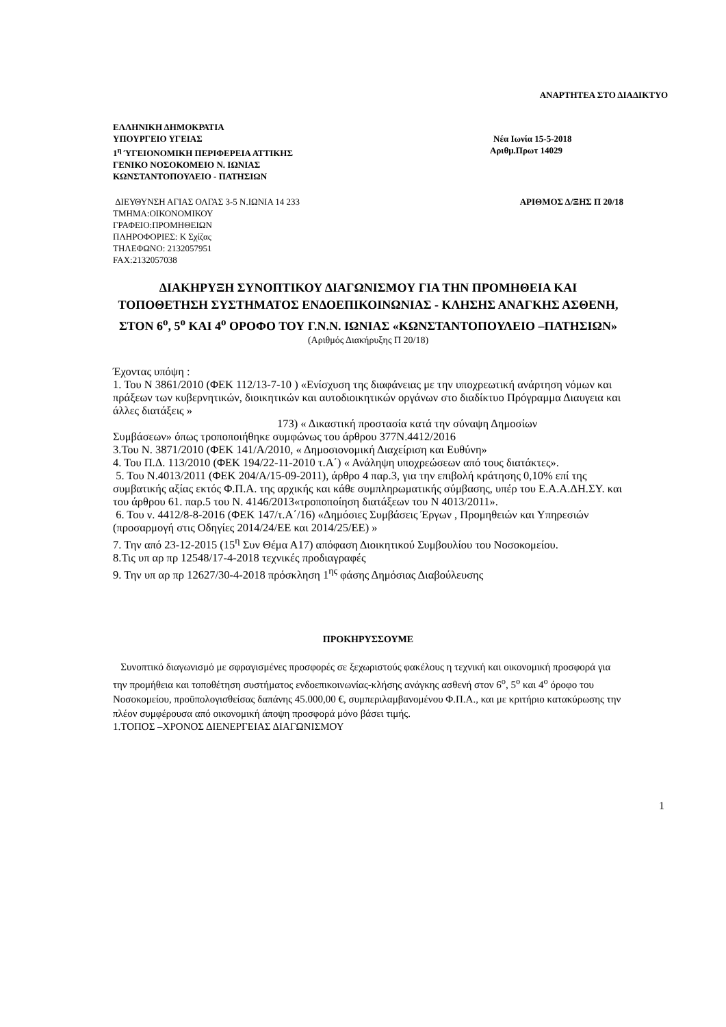ΑΝΑΡΤΗΤΕΑ ΣΤΟ ΔΙΑΔΙΚΤΥΟ
ΕΛΛΗΝΙΚΗ ΔΗΜΟΚΡΑΤΙΑ
ΥΠΟΥΡΓΕΙΟ ΥΓΕΙΑΣ Νέα Ιωνία 15-5-2018
1<sup>η</sup> ΎΓΕΙΟΝΟΜΙΚΗ ΠΕΡΙΦΕΡΕΙΑ ΑΤΤΙΚΗΣ Αριθμ.Πρωτ 14029
ΓΕΝΙΚΟ ΝΟΣΟΚΟΜΕΙΟ Ν. ΙΩΝΙΑΣ
ΚΩΝΣΤΑΝΤΟΠΟΥΛΕΙΟ - ΠΑΤΗΣΙΩΝ
ΔΙΕΥΘΥΝΣΗ ΑΓΙΑΣ ΟΛΓΑΣ 3-5 Ν.ΙΩΝΙΑ 14 233 ΑΡΙΘΜΟΣ Δ/ΞΗΣ Π 20/18
ΤΜΗΜΑ:ΟΙΚΟΝΟΜΙΚΟΥ
ΓΡΑΦΕΙΟ:ΠΡΟΜΗΘΕΙΩΝ
ΠΛΗΡΟΦΟΡΙΕΣ: Κ Σχίζας
ΤΗΛΕΦΩΝΟ: 2132057951
FAX:2132057038
ΔΙΑΚΗΡΥΞΗ ΣΥΝΟΠΤΙΚΟΥ ΔΙΑΓΩΝΙΣΜΟΥ ΓΙΑ ΤΗΝ ΠΡΟΜΗΘΕΙΑ ΚΑΙ ΤΟΠΟΘΕΤΗΣΗ ΣΥΣΤΗΜΑΤΟΣ ΕΝΔΟΕΠΙΚΟΙΝΩΝΙΑΣ - ΚΛΗΣΗΣ ΑΝΑΓΚΗΣ ΑΣΘΕΝΗ, ΣΤΟΝ 6<sup>ο</sup>, 5<sup>ο</sup> ΚΑΙ 4<sup>ο</sup> ΟΡΟΦΟ ΤΟΥ Γ.Ν.Ν. ΙΩΝΙΑΣ «ΚΩΝΣΤΑΝΤΟΠΟΥΛΕΙΟ –ΠΑΤΗΣΙΩΝ»
(Αριθμός Διακήρυξης Π 20/18)
Έχοντας υπόψη :
1. Του Ν 3861/2010 (ΦΕΚ 112/13-7-10 ) «Ενίσχυση της διαφάνειας με την υποχρεωτική ανάρτηση νόμων και πράξεων των κυβερνητικών, διοικητικών και αυτοδιοικητικών οργάνων στο διαδίκτυο Πρόγραμμα Διαυγεια και άλλες διατάξεις »
173) « Δικαστική προστασία κατά την σύναψη Δημοσίων
Συμβάσεων» όπως τροποποιήθηκε συμφώνως του άρθρου 377Ν.4412/2016
3.Του Ν. 3871/2010 (ΦΕΚ 141/Α/2010, « Δημοσιονομική Διαχείριση και Ευθύνη»
4. Του Π.Δ. 113/2010 (ΦΕΚ 194/22-11-2010 τ.Α΄) « Ανάληψη υποχρεώσεων από τους διατάκτες».
5. Του Ν.4013/2011 (ΦΕΚ 204/Α/15-09-2011), άρθρο 4 παρ.3, για την επιβολή κράτησης 0,10% επί της συμβατικής αξίας εκτός Φ.Π.Α. της αρχικής και κάθε συμπληρωματικής σύμβασης, υπέρ του Ε.Α.Α.ΔΗ.ΣΥ. και του άρθρου 61. παρ.5 του Ν. 4146/2013«τροποποίηση διατάξεων του Ν 4013/2011».
6. Του ν. 4412/8-8-2016 (ΦΕΚ 147/τ.Α΄/16) «Δημόσιες Συμβάσεις Έργων , Προμηθειών και Υπηρεσιών (προσαρμογή στις Οδηγίες 2014/24/ΕΕ και 2014/25/ΕΕ) »
7. Την από 23-12-2015 (15<sup>η</sup> Συν Θέμα Α17) απόφαση Διοικητικού Συμβουλίου του Νοσοκομείου.
8.Τις υπ αρ πρ 12548/17-4-2018 τεχνικές προδιαγραφές
9. Την υπ αρ πρ 12627/30-4-2018 πρόσκληση 1<sup>ης</sup> φάσης Δημόσιας Διαβούλευσης
ΠΡΟΚΗΡΥΣΣΟΥΜΕ
Συνοπτικό διαγωνισμό με σφραγισμένες προσφορές σε ξεχωριστούς φακέλους η τεχνική και οικονομική προσφορά για την προμήθεια και τοποθέτηση συστήματος ενδοεπικοινωνίας-κλήσης ανάγκης ασθενή στον 6<sup>ο</sup>, 5<sup>ο</sup> και 4<sup>ο</sup> όροφο του Νοσοκομείου, προϋπολογισθείσας δαπάνης 45.000,00 €, συμπεριλαμβανομένου Φ.Π.Α., και με κριτήριο κατακύρωσης την πλέον συμφέρουσα από οικονομική άποψη προσφορά μόνο βάσει τιμής.
1.ΤΟΠΟΣ –ΧΡΟΝΟΣ ΔΙΕΝΕΡΓΕΙΑΣ ΔΙΑΓΩΝΙΣΜΟΥ
1